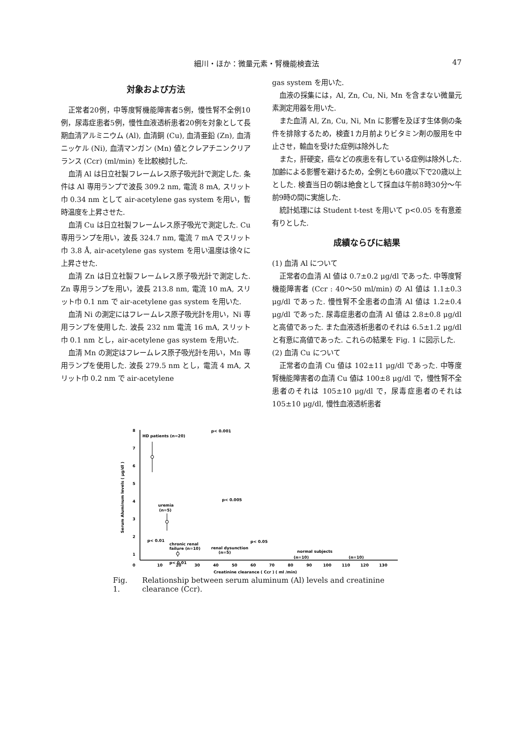細川・ほか：微量元素・腎機能検査法 47
対象および方法
正常者20例，中等度腎機能障害者5例，慢性腎不全例10例，尿毒症患者5例，慢性血液透析患者20例を対象として長期血清アルミニウム (Al), 血清銅 (Cu), 血清亜鉛 (Zn), 血清ニッケル (Ni), 血清マンガン (Mn) 値とクレアチニンクリアランス (Ccr) (ml/min) を比較検討した.
血清 Al は日立社製フレームレス原子吸光計で測定した. 条件は Al 専用ランプで波長 309.2 nm, 電流 8 mA, スリット巾 0.34 nm として air-acetylene gas system を用い，暫時温度を上昇させた.
血清 Cu は日立社製フレームレス原子吸光で測定した. Cu 専用ランプを用い，波長 324.7 nm, 電流 7 mA でスリット巾 3.8 Å, air-acetylene gas system を用い温度は徐々に上昇させた.
血清 Zn は日立社製フレームレス原子吸光計で測定した. Zn 専用ランプを用い，波長 213.8 nm, 電流 10 mA, スリット巾 0.1 nm で air-acetylene gas system を用いた.
血清 Ni の測定にはフレームレス原子吸光計を用い，Ni 専用ランプを使用した. 波長 232 nm 電流 16 mA, スリット巾 0.1 nm とし，air-acetylene gas system を用いた.
血清 Mn の測定はフレームレス原子吸光計を用い，Mn 専用ランプを使用した. 波長 279.5 nm とし，電流 4 mA, スリット巾 0.2 nm で air-acetylene
gas system を用いた.
血液の採集には，Al, Zn, Cu, Ni, Mn を含まない微量元素測定用器を用いた.
また血清 Al, Zn, Cu, Ni, Mn に影響を及ぼす生体側の条件を排除するため，検査1カ月前よりビタミン剤の服用を中止させ，輸血を受けた症例は除外した
また，肝硬変，癌などの疾患を有している症例は除外した. 加齢による影響を避けるため，全例とも60歳以下で20歳以上とした. 検査当日の朝は絶食として採血は午前8時30分〜午前9時の間に実施した.
統計処理には Student t-test を用いて p<0.05 を有意差有りとした.
成績ならびに結果
(1) 血清 Al について
正常者の血清 Al 値は 0.7±0.2 μg/dl であった. 中等度腎機能障害者 (Ccr : 40〜50 ml/min) の Al 値は 1.1±0.3 μg/dl であった. 慢性腎不全患者の血清 Al 値は 1.2±0.4 μg/dl であった. 尿毒症患者の血清 Al 値は 2.8±0.8 μg/dl と高値であった. また血液透析患者のそれは 6.5±1.2 μg/dl と有意に高値であった. これらの結果を Fig. 1 に図示した.
(2) 血清 Cu について
正常者の血清 Cu 値は 102±11 μg/dl であった. 中等度腎機能障害者の血清 Cu 値は 100±8 μg/dl で，慢性腎不全患者のそれは 105±10 μg/dl で，尿毒症患者のそれは 105±10 μg/dl, 慢性血液透析患者
8
7
6
5
4
3
2
1
0
10
20
30
40
50
60
70
80
90
100
110
120
130
Creatinine clearance ( Ccr ) ( ml /min)
Serum Aluminum levels ( μg/dl )
p< 0.001
HD patients (n=20)
p< 0.005
uremia
(n=5)
p< 0.01
chronic renal
failure (n=10)
p< 0.05
renal dysunction
(n=5)
normal subjects
(n=10)
(n=10)
p< 0.01
Fig. 1. Relationship between serum aluminum (Al) levels and creatinine clearance (Ccr).